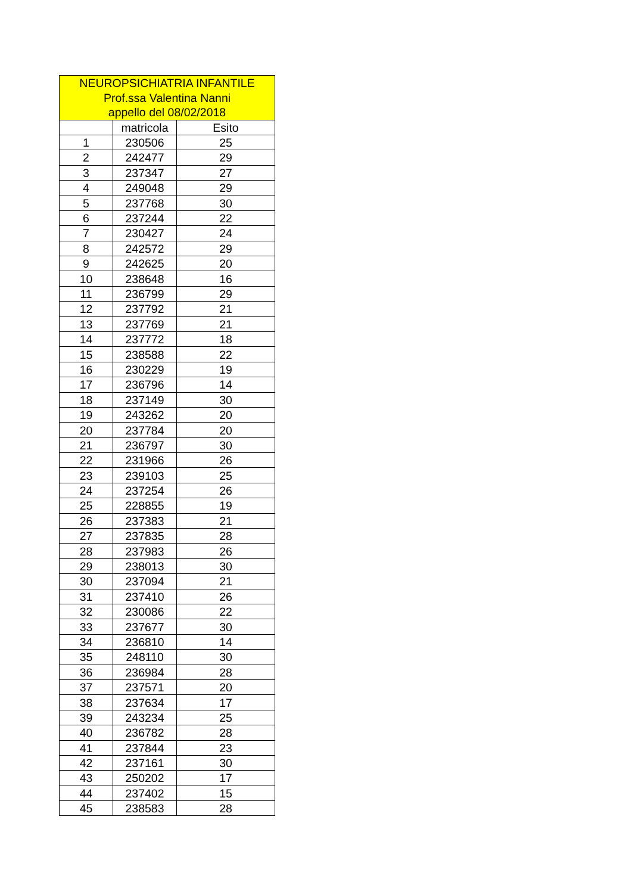| NEUROPSICHIATRIA INFANTILE Prof.ssa Valentina Nanni appello del 08/02/2018 | | |
| --- | --- | --- |
| | matricola | Esito |
| 1 | 230506 | 25 |
| 2 | 242477 | 29 |
| 3 | 237347 | 27 |
| 4 | 249048 | 29 |
| 5 | 237768 | 30 |
| 6 | 237244 | 22 |
| 7 | 230427 | 24 |
| 8 | 242572 | 29 |
| 9 | 242625 | 20 |
| 10 | 238648 | 16 |
| 11 | 236799 | 29 |
| 12 | 237792 | 21 |
| 13 | 237769 | 21 |
| 14 | 237772 | 18 |
| 15 | 238588 | 22 |
| 16 | 230229 | 19 |
| 17 | 236796 | 14 |
| 18 | 237149 | 30 |
| 19 | 243262 | 20 |
| 20 | 237784 | 20 |
| 21 | 236797 | 30 |
| 22 | 231966 | 26 |
| 23 | 239103 | 25 |
| 24 | 237254 | 26 |
| 25 | 228855 | 19 |
| 26 | 237383 | 21 |
| 27 | 237835 | 28 |
| 28 | 237983 | 26 |
| 29 | 238013 | 30 |
| 30 | 237094 | 21 |
| 31 | 237410 | 26 |
| 32 | 230086 | 22 |
| 33 | 237677 | 30 |
| 34 | 236810 | 14 |
| 35 | 248110 | 30 |
| 36 | 236984 | 28 |
| 37 | 237571 | 20 |
| 38 | 237634 | 17 |
| 39 | 243234 | 25 |
| 40 | 236782 | 28 |
| 41 | 237844 | 23 |
| 42 | 237161 | 30 |
| 43 | 250202 | 17 |
| 44 | 237402 | 15 |
| 45 | 238583 | 28 |